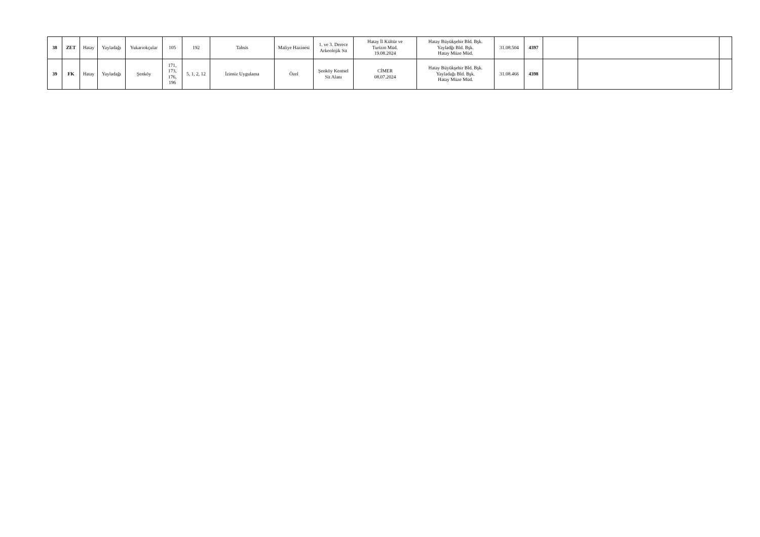| 38 | ZET | Hatay | Yayladağı | Yukarıokçular | 105 | 192 | Tahsis | Maliye Hazinesi | 1. ve 3. Derece Arkeolojik Sit | Hatay İl Kültür ve Turizm Müd. 19.08.2024 | Hatay Büyükşehir Bld. Bşk. Yayladğı Bld. Bşk. Hatay Müze Müd. | 31.08.504 | 4397 | | | |
| 39 | FK | Hatay | Yayladağı | Şenköy | 171, 173, 176, 196 | 5, 1, 2, 12 | İzinsiz Uygulama | Özel | Şenköy Kentsel Sit Alanı | CİMER 08.07.2024 | Hatay Büyükşehir Bld. Bşk. Yayladağı Bld. Bşk. Hatay Müze Müd. | 31.08.466 | 4398 | | | |